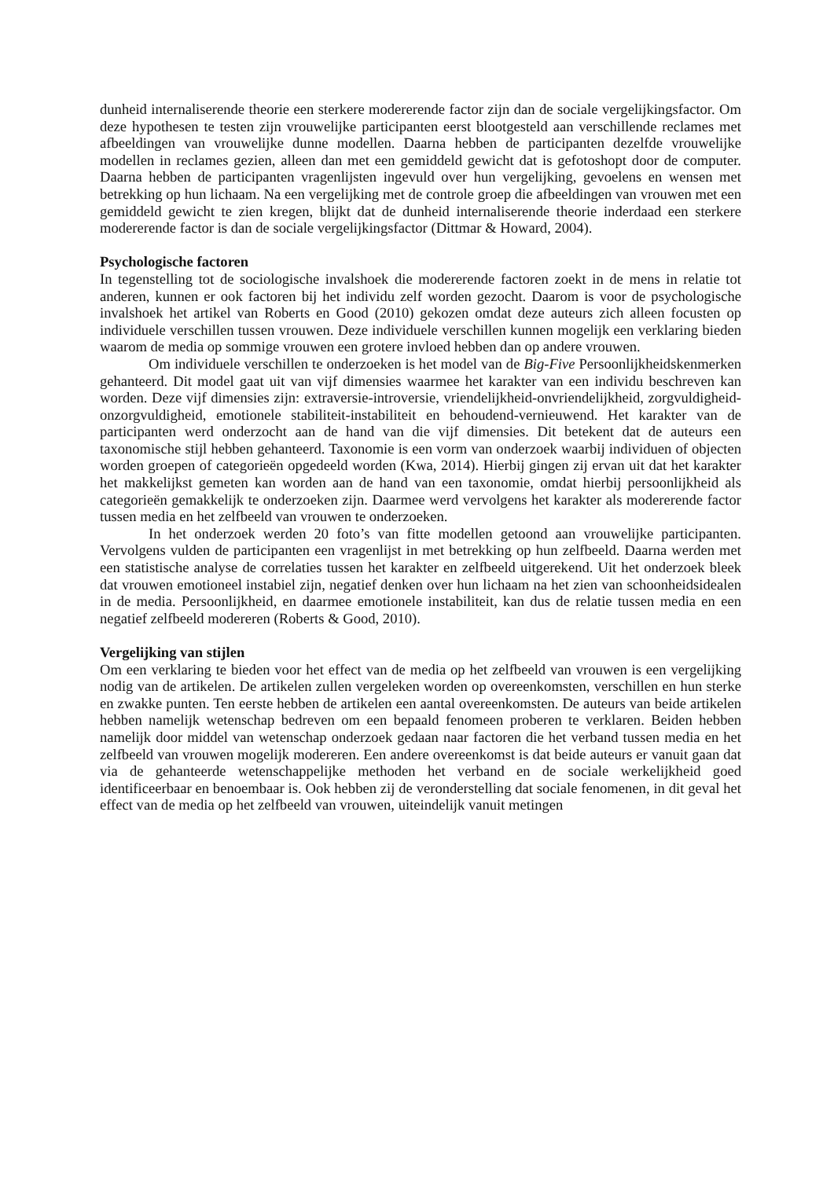dunheid internaliserende theorie een sterkere modererende factor zijn dan de sociale vergelijkingsfactor. Om deze hypothesen te testen zijn vrouwelijke participanten eerst blootgesteld aan verschillende reclames met afbeeldingen van vrouwelijke dunne modellen. Daarna hebben de participanten dezelfde vrouwelijke modellen in reclames gezien, alleen dan met een gemiddeld gewicht dat is gefotoshopt door de computer. Daarna hebben de participanten vragenlijsten ingevuld over hun vergelijking, gevoelens en wensen met betrekking op hun lichaam. Na een vergelijking met de controle groep die afbeeldingen van vrouwen met een gemiddeld gewicht te zien kregen, blijkt dat de dunheid internaliserende theorie inderdaad een sterkere modererende factor is dan de sociale vergelijkingsfactor (Dittmar & Howard, 2004).
Psychologische factoren
In tegenstelling tot de sociologische invalshoek die modererende factoren zoekt in de mens in relatie tot anderen, kunnen er ook factoren bij het individu zelf worden gezocht. Daarom is voor de psychologische invalshoek het artikel van Roberts en Good (2010) gekozen omdat deze auteurs zich alleen focusten op individuele verschillen tussen vrouwen. Deze individuele verschillen kunnen mogelijk een verklaring bieden waarom de media op sommige vrouwen een grotere invloed hebben dan op andere vrouwen.
Om individuele verschillen te onderzoeken is het model van de Big-Five Persoonlijkheidskenmerken gehanteerd. Dit model gaat uit van vijf dimensies waarmee het karakter van een individu beschreven kan worden. Deze vijf dimensies zijn: extraversie-introversie, vriendelijkheid-onvriendelijkheid, zorgvuldigheid-onzorgvuldigheid, emotionele stabiliteit-instabiliteit en behoudend-vernieuwend. Het karakter van de participanten werd onderzocht aan de hand van die vijf dimensies. Dit betekent dat de auteurs een taxonomische stijl hebben gehanteerd. Taxonomie is een vorm van onderzoek waarbij individuen of objecten worden groepen of categorieën opgedeeld worden (Kwa, 2014). Hierbij gingen zij ervan uit dat het karakter het makkelijkst gemeten kan worden aan de hand van een taxonomie, omdat hierbij persoonlijkheid als categorieën gemakkelijk te onderzoeken zijn. Daarmee werd vervolgens het karakter als modererende factor tussen media en het zelfbeeld van vrouwen te onderzoeken.
In het onderzoek werden 20 foto’s van fitte modellen getoond aan vrouwelijke participanten. Vervolgens vulden de participanten een vragenlijst in met betrekking op hun zelfbeeld. Daarna werden met een statistische analyse de correlaties tussen het karakter en zelfbeeld uitgerekend. Uit het onderzoek bleek dat vrouwen emotioneel instabiel zijn, negatief denken over hun lichaam na het zien van schoonheidsidealen in de media. Persoonlijkheid, en daarmee emotionele instabiliteit, kan dus de relatie tussen media en een negatief zelfbeeld modereren (Roberts & Good, 2010).
Vergelijking van stijlen
Om een verklaring te bieden voor het effect van de media op het zelfbeeld van vrouwen is een vergelijking nodig van de artikelen. De artikelen zullen vergeleken worden op overeenkomsten, verschillen en hun sterke en zwakke punten. Ten eerste hebben de artikelen een aantal overeenkomsten. De auteurs van beide artikelen hebben namelijk wetenschap bedreven om een bepaald fenomeen proberen te verklaren. Beiden hebben namelijk door middel van wetenschap onderzoek gedaan naar factoren die het verband tussen media en het zelfbeeld van vrouwen mogelijk modereren. Een andere overeenkomst is dat beide auteurs er vanuit gaan dat via de gehanteerde wetenschappelijke methoden het verband en de sociale werkelijkheid goed identificeerbaar en benoembaar is. Ook hebben zij de veronderstelling dat sociale fenomenen, in dit geval het effect van de media op het zelfbeeld van vrouwen, uiteindelijk vanuit metingen